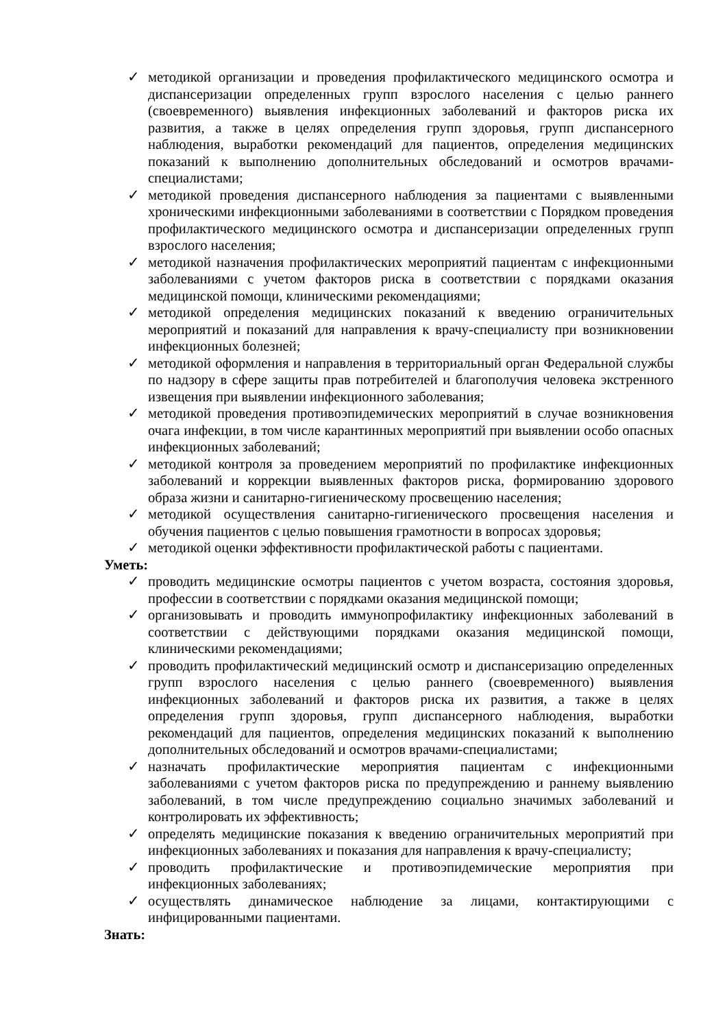✓ методикой организации и проведения профилактического медицинского осмотра и диспансеризации определенных групп взрослого населения с целью раннего (своевременного) выявления инфекционных заболеваний и факторов риска их развития, а также в целях определения групп здоровья, групп диспансерного наблюдения, выработки рекомендаций для пациентов, определения медицинских показаний к выполнению дополнительных обследований и осмотров врачами-специалистами;
✓ методикой проведения диспансерного наблюдения за пациентами с выявленными хроническими инфекционными заболеваниями в соответствии с Порядком проведения профилактического медицинского осмотра и диспансеризации определенных групп взрослого населения;
✓ методикой назначения профилактических мероприятий пациентам с инфекционными заболеваниями с учетом факторов риска в соответствии с порядками оказания медицинской помощи, клиническими рекомендациями;
✓ методикой определения медицинских показаний к введению ограничительных мероприятий и показаний для направления к врачу-специалисту при возникновении инфекционных болезней;
✓ методикой оформления и направления в территориальный орган Федеральной службы по надзору в сфере защиты прав потребителей и благополучия человека экстренного извещения при выявлении инфекционного заболевания;
✓ методикой проведения противоэпидемических мероприятий в случае возникновения очага инфекции, в том числе карантинных мероприятий при выявлении особо опасных инфекционных заболеваний;
✓ методикой контроля за проведением мероприятий по профилактике инфекционных заболеваний и коррекции выявленных факторов риска, формированию здорового образа жизни и санитарно-гигиеническому просвещению населения;
✓ методикой осуществления санитарно-гигиенического просвещения населения и обучения пациентов с целью повышения грамотности в вопросах здоровья;
✓ методикой оценки эффективности профилактической работы с пациентами.
Уметь:
✓ проводить медицинские осмотры пациентов с учетом возраста, состояния здоровья, профессии в соответствии с порядками оказания медицинской помощи;
✓ организовывать и проводить иммунопрофилактику инфекционных заболеваний в соответствии с действующими порядками оказания медицинской помощи, клиническими рекомендациями;
✓ проводить профилактический медицинский осмотр и диспансеризацию определенных групп взрослого населения с целью раннего (своевременного) выявления инфекционных заболеваний и факторов риска их развития, а также в целях определения групп здоровья, групп диспансерного наблюдения, выработки рекомендаций для пациентов, определения медицинских показаний к выполнению дополнительных обследований и осмотров врачами-специалистами;
✓ назначать профилактические мероприятия пациентам с инфекционными заболеваниями с учетом факторов риска по предупреждению и раннему выявлению заболеваний, в том числе предупреждению социально значимых заболеваний и контролировать их эффективность;
✓ определять медицинские показания к введению ограничительных мероприятий при инфекционных заболеваниях и показания для направления к врачу-специалисту;
✓ проводить профилактические и противоэпидемические мероприятия при инфекционных заболеваниях;
✓ осуществлять динамическое наблюдение за лицами, контактирующими с инфицированными пациентами.
Знать: